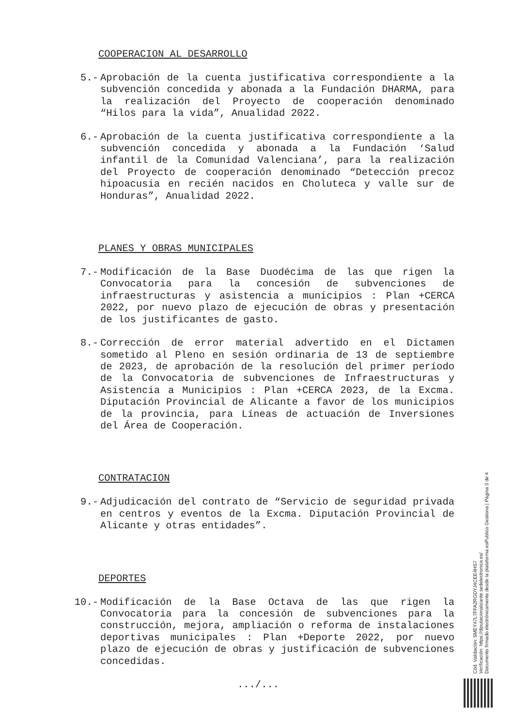COOPERACION AL DESARROLLO
5.- Aprobación de la cuenta justificativa correspondiente a la subvención concedida y abonada a la Fundación DHARMA, para la realización del Proyecto de cooperación denominado “Hilos para la vida”, Anualidad 2022.
6.- Aprobación de la cuenta justificativa correspondiente a la subvención concedida y abonada a la Fundación ‘Salud infantil de la Comunidad Valenciana’, para la realización del Proyecto de cooperación denominado “Detección precoz hipoacusia en recién nacidos en Choluteca y valle sur de Honduras”, Anualidad 2022.
PLANES Y OBRAS MUNICIPALES
7.- Modificación de la Base Duodécima de las que rigen la Convocatoria para la concesión de subvenciones de infraestructuras y asistencia a municipios : Plan +CERCA 2022, por nuevo plazo de ejecución de obras y presentación de los justificantes de gasto.
8.- Corrección de error material advertido en el Dictamen sometido al Pleno en sesión ordinaria de 13 de septiembre de 2023, de aprobación de la resolución del primer período de la Convocatoria de subvenciones de Infraestructuras y Asistencia a Municipios : Plan +CERCA 2023, de la Excma. Diputación Provincial de Alicante a favor de los municipios de la provincia, para Líneas de actuación de Inversiones del Área de Cooperación.
CONTRATACION
9.- Adjudicación del contrato de “Servicio de seguridad privada en centros y eventos de la Excma. Diputación Provincial de Alicante y otras entidades”.
DEPORTES
10.- Modificación de la Base Octava de las que rigen la Convocatoria para la concesión de subvenciones para la construcción, mejora, ampliación o reforma de instalaciones deportivas municipales : Plan +Deporte 2022, por nuevo plazo de ejecución de obras y justificación de subvenciones concedidas.
.../...
Cód. Validación: 5MEY47L7FFA2RGDYJ4CEE4HS7
Verificación: https://diputacionalicante.sedelectronica.es/
Documento firmado electrónicamente desde la plataforma esPublico Gestiona | Página 3 de 4